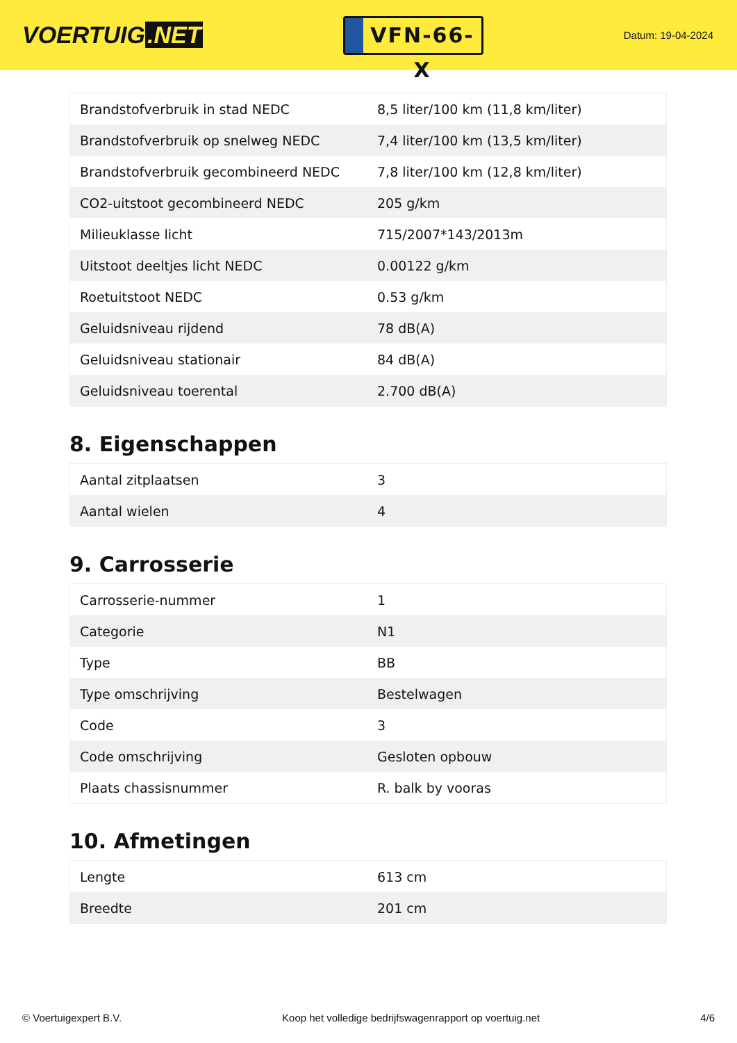VOERTUIG.NET
VFN-66-X
Datum: 19-04-2024
| Brandstofverbruik in stad NEDC | 8,5 liter/100 km (11,8 km/liter) |
| Brandstofverbruik op snelweg NEDC | 7,4 liter/100 km (13,5 km/liter) |
| Brandstofverbruik gecombineerd NEDC | 7,8 liter/100 km (12,8 km/liter) |
| CO2-uitstoot gecombineerd NEDC | 205 g/km |
| Milieuklasse licht | 715/2007*143/2013m |
| Uitstoot deeltjes licht NEDC | 0.00122 g/km |
| Roetuitstoot NEDC | 0.53 g/km |
| Geluidsniveau rijdend | 78 dB(A) |
| Geluidsniveau stationair | 84 dB(A) |
| Geluidsniveau toerental | 2.700 dB(A) |
8. Eigenschappen
| Aantal zitplaatsen | 3 |
| Aantal wielen | 4 |
9. Carrosserie
| Carrosserie-nummer | 1 |
| Categorie | N1 |
| Type | BB |
| Type omschrijving | Bestelwagen |
| Code | 3 |
| Code omschrijving | Gesloten opbouw |
| Plaats chassisnummer | R. balk by vooras |
10. Afmetingen
| Lengte | 613 cm |
| Breedte | 201 cm |
© Voertuigexpert B.V. Koop het volledige bedrijfswagenrapport op voertuig.net 4/6